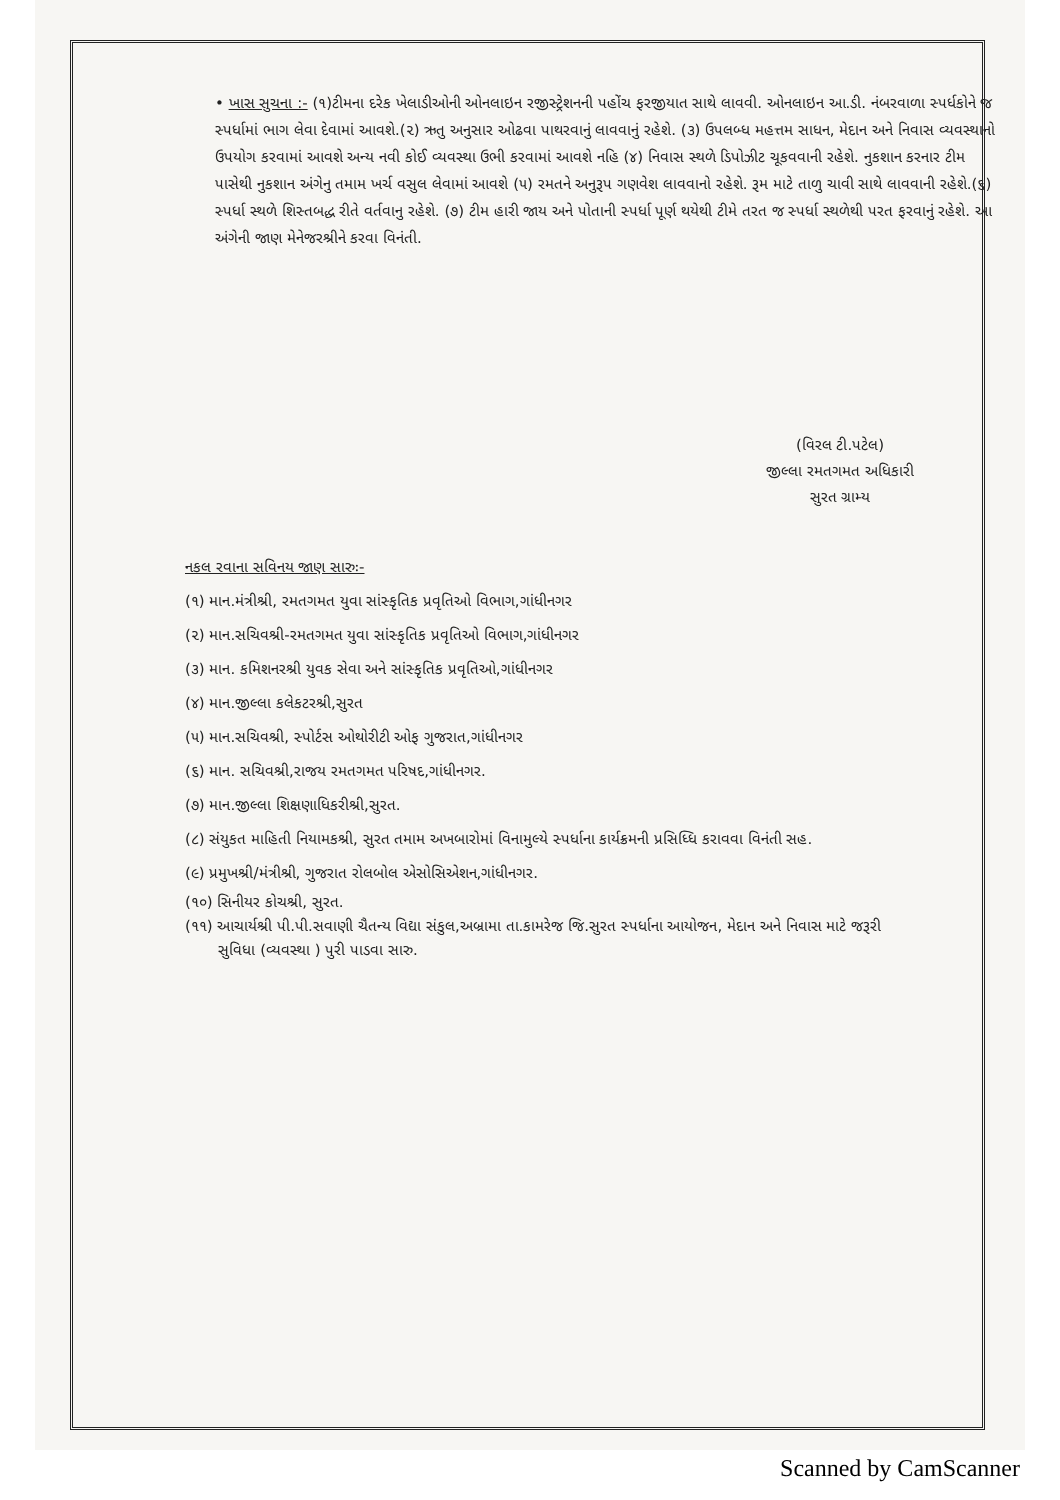• ખાસ સુચના :- (૧)ટીમના દરેક ખેલાડીઓની ઓનલાઇન રજીસ્ટ્રેશનની પહોંચ ફરજીયાત સાથે લાવવી. ઓનલાઇન આ.ડી. નંબરવાળા સ્પર્ધકોને જ સ્પર્ધામાં ભાગ લેવા દેવામાં આવશે.(૨) ઋતુ અનુસાર ઓઢવા પાથરવાનું લાવવાનું રહેશે. (૩) ઉપલબ્ધ મહત્તમ સાધન, મેદાન અને નિવાસ વ્યવસ્થાનો ઉપયોગ કરવામાં આવશે અન્ય નવી કોઈ વ્યવસ્થા ઉભી કરવામાં આવશે નહિ (૪) નિવાસ સ્થળે ડિપોઝીટ ચૂકવવાની રહેશે. નુકશાન કરનાર ટીમ પાસેથી નુકશાન અંગેનુ તમામ ખર્ચ વસુલ લેવામાં આવશે (૫) રમતને અનુરૂપ ગણવેશ લાવવાનો રહેશે. રૂમ માટે તાળુ ચાવી સાથે લાવવાની રહેશે.(૬) સ્પર્ધા સ્થળે શિસ્તબદ્ધ રીતે વર્તવાનુ રહેશે. (૭) ટીમ હારી જાય અને પોતાની સ્પર્ધા પૂર્ણ થયેથી ટીમે તરત જ સ્પર્ધા સ્થળેથી પરત ફરવાનું રહેશે. આ અંગેની જાણ મેનેજરશ્રીને કરવા વિનંતી.
(વિરલ ટી.પટેલ)
જીલ્લા રમતગમત અધિકારી
સુરત ગ્રામ્ય
નકલ રવાના સવિનય જાણ સારુઃ-
(૧) માન.મંત્રીશ્રી, રમતગમત યુવા સાંસ્કૃતિક પ્રવૃતિઓ વિભાગ,ગાંધીનગર
(૨) માન.સચિવશ્રી-રમતગમત યુવા સાંસ્કૃતિક પ્રવૃતિઓ વિભાગ,ગાંધીનગર
(૩) માન. કમિશનરશ્રી યુવક સેવા અને સાંસ્કૃતિક પ્રવૃતિઓ,ગાંધીનગર
(૪) માન.જીલ્લા કલેકટરશ્રી,સુરત
(૫) માન.સચિવશ્રી, સ્પોર્ટસ ઓથોરીટી ઓફ ગુજરાત,ગાંધીનગર
(૬) માન. સચિવશ્રી,રાજય રમતગમત પરિષદ,ગાંધીનગર.
(૭) માન.જીલ્લા શિક્ષણાધિકરીશ્રી,સુરત.
(૮) સંયુકત માહિતી નિયામકશ્રી, સુરત તમામ અખબારોમાં વિનામુલ્યે સ્પર્ધાના કાર્યક્રમની પ્રસિધ્ધિ કરાવવા વિનંતી સહ.
(૯) પ્રમુખશ્રી/મંત્રીશ્રી, ગુજરાત રોલબોલ એસોસિએશન,ગાંધીનગર.
(૧૦) સિનીયર કોચશ્રી, સુરત.
(૧૧) આચાર્યશ્રી પી.પી.સવાણી ચૈતન્ય વિદ્યા સંકુલ,અબ્રામા તા.કામરેજ જિ.સુરત સ્પર્ધાના આયોજન, મેદાન અને નિવાસ માટે જરૂરી
સુવિધા (વ્યવસ્થા ) પુરી પાડવા સારુ.
Scanned by CamScanner